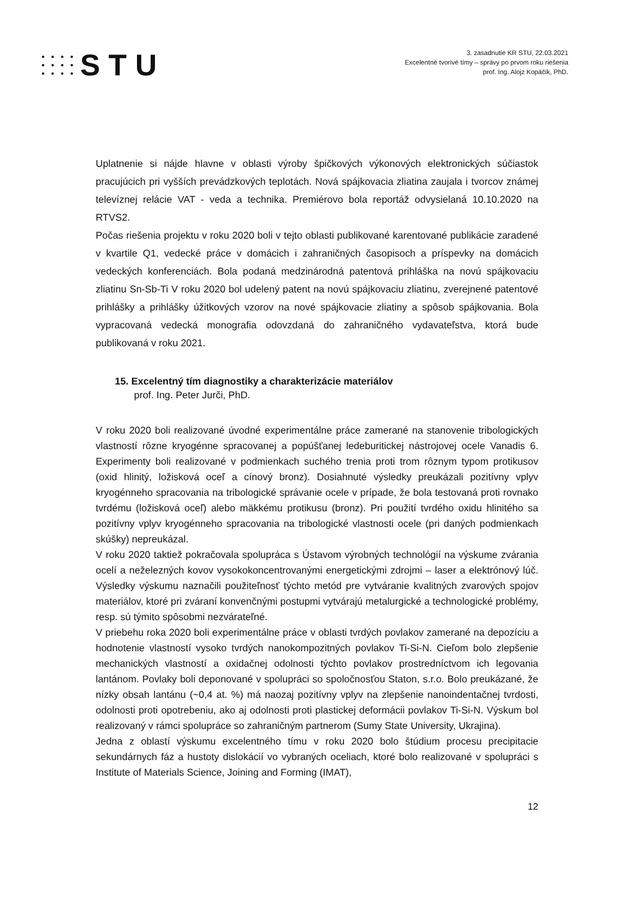STU
3. zasadnutie KR STU, 22.03.2021
Excelentné tvorivé tímy – správy po prvom roku riešenia
prof. Ing. Alojz Kopáčik, PhD.
Uplatnenie si nájde hlavne v oblasti výroby špičkových výkonových elektronických súčiastok pracujúcich pri vyšších prevádzkových teplotách. Nová spájkovacia zliatina zaujala i tvorcov známej televíznej relácie VAT - veda a technika. Premiérovo bola reportáž odvysielaná 10.10.2020 na RTVS2.
Počas riešenia projektu v roku 2020 boli v tejto oblasti publikované karentované publikácie zaradené v kvartile Q1, vedecké práce v domácich i zahraničných časopisoch a príspevky na domácich vedeckých konferenciách. Bola podaná medzinárodná patentová prihláška na novú spájkovaciu zliatinu Sn-Sb-Ti V roku 2020 bol udelený patent na novú spájkovaciu zliatinu, zverejnené patentové prihlášky a prihlášky úžitkových vzorov na nové spájkovacie zliatiny a spôsob spájkovania. Bola vypracovaná vedecká monografia odovzdaná do zahraničného vydavateľstva, ktorá bude publikovaná v roku 2021.
15. Excelentný tím diagnostiky a charakterizácie materiálov
prof. Ing. Peter Jurči, PhD.
V roku 2020 boli realizované úvodné experimentálne práce zamerané na stanovenie tribologických vlastností rôzne kryogénne spracovanej a popúšťanej ledeburitickej nástrojovej ocele Vanadis 6. Experimenty boli realizované v podmienkach suchého trenia proti trom rôznym typom protikusov (oxid hlinitý, ložisková oceľ a cínový bronz). Dosiahnuté výsledky preukázali pozitívny vplyv kryogénneho spracovania na tribologické správanie ocele v prípade, že bola testovaná proti rovnako tvrdému (ložisková oceľ) alebo mäkkému protikusu (bronz). Pri použití tvrdého oxidu hlinitého sa pozitívny vplyv kryogénneho spracovania na tribologické vlastnosti ocele (pri daných podmienkach skúšky) nepreukázal.
V roku 2020 taktiež pokračovala spolupráca s Ústavom výrobných technológií na výskume zvárania ocelí a neželezných kovov vysokokoncentrovanými energetickými zdrojmi – laser a elektrónový lúč. Výsledky výskumu naznačili použiteľnosť týchto metód pre vytváranie kvalitných zvarových spojov materiálov, ktoré pri zváraní konvenčnými postupmi vytvárajú metalurgické a technologické problémy, resp. sú týmito spôsobmi nezvárateľné.
V priebehu roka 2020 boli experimentálne práce v oblasti tvrdých povlakov zamerané na depozíciu a hodnotenie vlastností vysoko tvrdých nanokompozitných povlakov Ti-Si-N. Cieľom bolo zlepšenie mechanických vlastností a oxidačnej odolnosti týchto povlakov prostredníctvom ich legovania lantánom. Povlaky boli deponované v spolupráci so spoločnosťou Staton, s.r.o. Bolo preukázané, že nízky obsah lantánu (~0,4 at. %) má naozaj pozitívny vplyv na zlepšenie nanoindentačnej tvrdosti, odolnosti proti opotrebeniu, ako aj odolnosti proti plastickej deformácii povlakov Ti-Si-N. Výskum bol realizovaný v rámci spolupráce so zahraničným partnerom (Sumy State University, Ukrajina).
Jedna z oblastí výskumu excelentného tímu v roku 2020 bolo štúdium procesu precipitacie sekundárnych fáz a hustoty dislokácií vo vybraných oceliach, ktoré bolo realizované v spolupráci s Institute of Materials Science, Joining and Forming (IMAT),
12